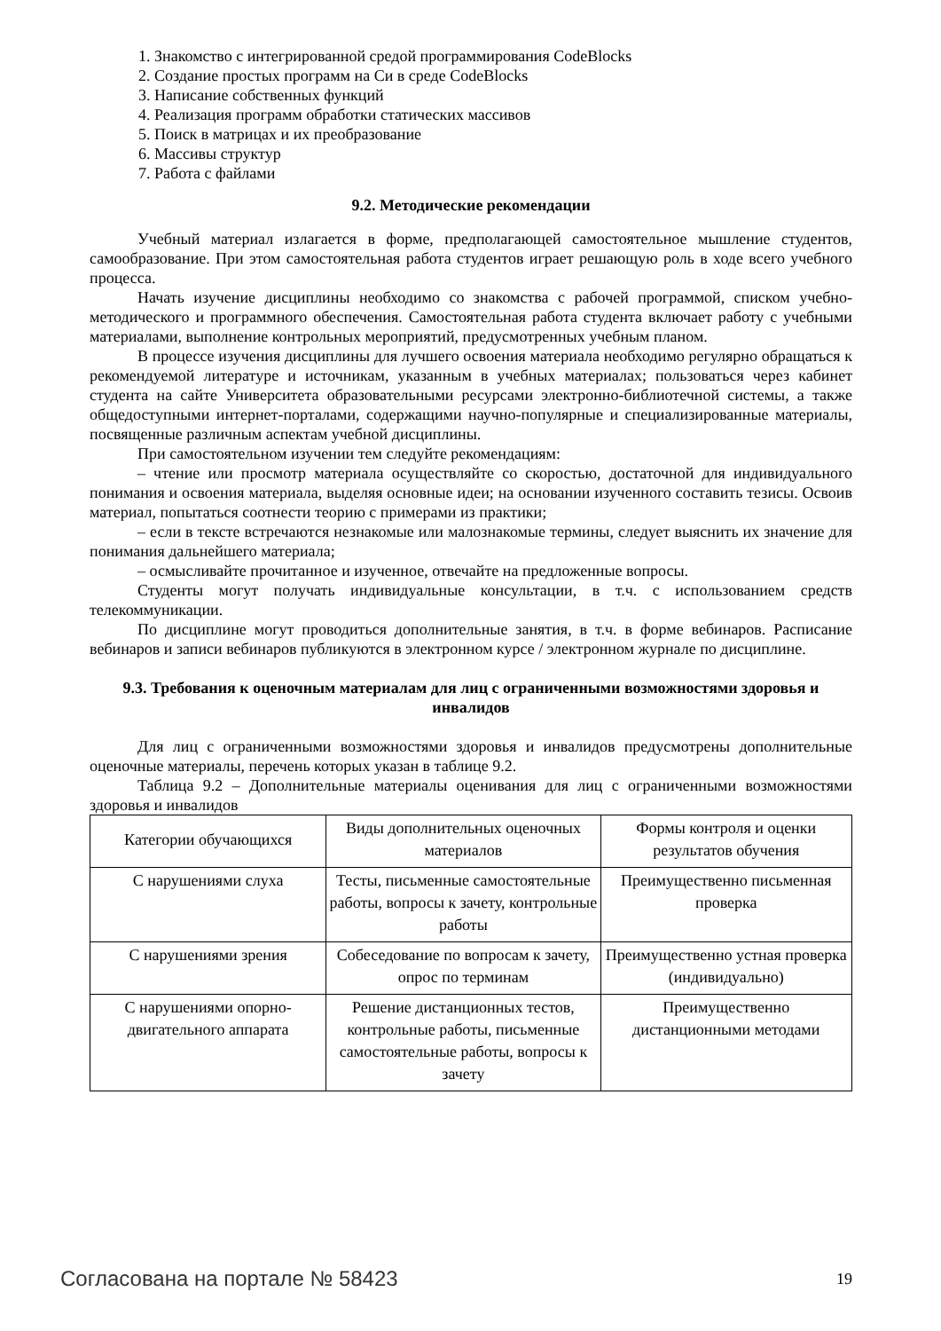1. Знакомство с интегрированной средой программирования CodeBlocks
2. Создание простых программ на Си в среде CodeBlocks
3. Написание собственных функций
4. Реализация программ обработки статических массивов
5. Поиск в матрицах и их преобразование
6. Массивы структур
7. Работа с файлами
9.2. Методические рекомендации
Учебный материал излагается в форме, предполагающей самостоятельное мышление студентов, самообразование. При этом самостоятельная работа студентов играет решающую роль в ходе всего учебного процесса.
Начать изучение дисциплины необходимо со знакомства с рабочей программой, списком учебно-методического и программного обеспечения. Самостоятельная работа студента включает работу с учебными материалами, выполнение контрольных мероприятий, предусмотренных учебным планом.
В процессе изучения дисциплины для лучшего освоения материала необходимо регулярно обращаться к рекомендуемой литературе и источникам, указанным в учебных материалах; пользоваться через кабинет студента на сайте Университета образовательными ресурсами электронно-библиотечной системы, а также общедоступными интернет-порталами, содержащими научно-популярные и специализированные материалы, посвященные различным аспектам учебной дисциплины.
При самостоятельном изучении тем следуйте рекомендациям:
– чтение или просмотр материала осуществляйте со скоростью, достаточной для индивидуального понимания и освоения материала, выделяя основные идеи; на основании изученного составить тезисы. Освоив материал, попытаться соотнести теорию с примерами из практики;
– если в тексте встречаются незнакомые или малознакомые термины, следует выяснить их значение для понимания дальнейшего материала;
– осмысливайте прочитанное и изученное, отвечайте на предложенные вопросы.
Студенты могут получать индивидуальные консультации, в т.ч. с использованием средств телекоммуникации.
По дисциплине могут проводиться дополнительные занятия, в т.ч. в форме вебинаров. Расписание вебинаров и записи вебинаров публикуются в электронном курсе / электронном журнале по дисциплине.
9.3. Требования к оценочным материалам для лиц с ограниченными возможностями здоровья и инвалидов
Для лиц с ограниченными возможностями здоровья и инвалидов предусмотрены дополнительные оценочные материалы, перечень которых указан в таблице 9.2.
Таблица 9.2 – Дополнительные материалы оценивания для лиц с ограниченными возможностями здоровья и инвалидов
| Категории обучающихся | Виды дополнительных оценочных материалов | Формы контроля и оценки результатов обучения |
| С нарушениями слуха | Тесты, письменные самостоятельные работы, вопросы к зачету, контрольные работы | Преимущественно письменная проверка |
| С нарушениями зрения | Собеседование по вопросам к зачету, опрос по терминам | Преимущественно устная проверка (индивидуально) |
| С нарушениями опорно-двигательного аппарата | Решение дистанционных тестов, контрольные работы, письменные самостоятельные работы, вопросы к зачету | Преимущественно дистанционными методами |
Согласована на портале № 58423 19